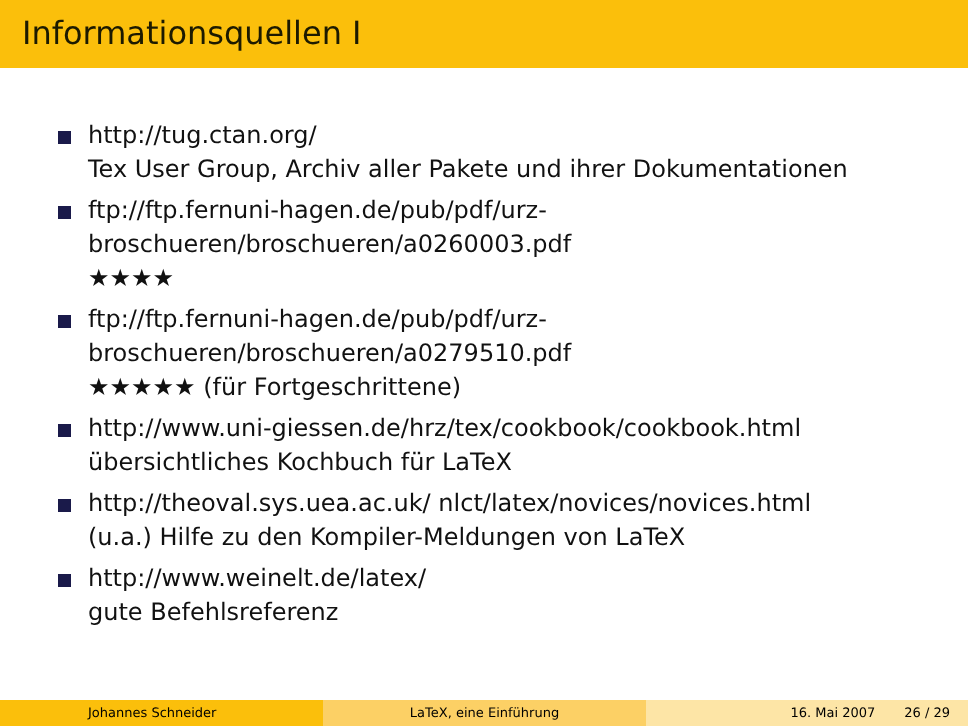Informationsquellen I
http://tug.ctan.org/
Tex User Group, Archiv aller Pakete und ihrer Dokumentationen
ftp://ftp.fernuni-hagen.de/pub/pdf/urz-
broschueren/broschueren/a0260003.pdf
★★★★
ftp://ftp.fernuni-hagen.de/pub/pdf/urz-
broschueren/broschueren/a0279510.pdf
★★★★★ (für Fortgeschrittene)
http://www.uni-giessen.de/hrz/tex/cookbook/cookbook.html
übersichtliches Kochbuch für LaTeX
http://theoval.sys.uea.ac.uk/ nlct/latex/novices/novices.html
(u.a.) Hilfe zu den Kompiler-Meldungen von LaTeX
http://www.weinelt.de/latex/
gute Befehlsreferenz
Johannes Schneider LaTeX, eine Einführung 16. Mai 2007 26 / 29